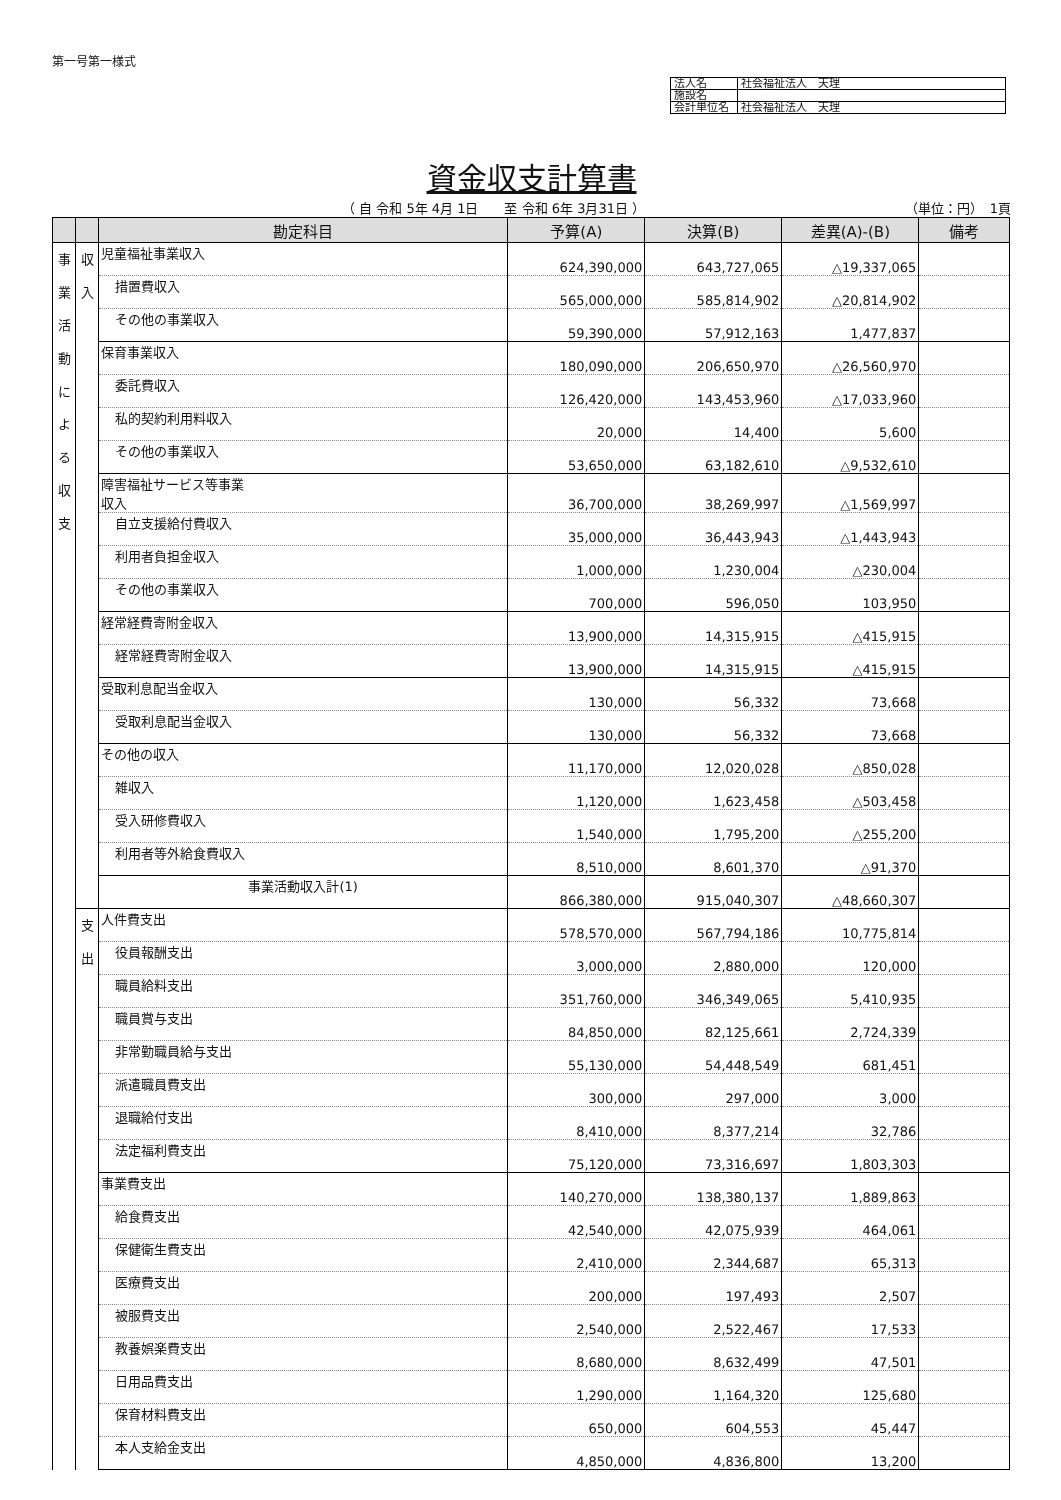第一号第一様式
| 法人名 | 社会福祉法人 天理 |
| 施設名 | |
| 会計単位名 | 社会福祉法人 天理 |
資金収支計算書
（ 自 令和 5年 4月 1日　　至 令和 6年 3月31日 ） （単位：円）　1頁
| | | 勘定科目 | 予算(A) | 決算(B) | 差異(A)-(B) | 備考 |
| --- | --- | --- | --- | --- | --- | --- |
| 事 業 活 動 に よ る 収 支 | 収 入 | 児童福祉事業収入 | 624,390,000 | 643,727,065 | △19,337,065 | |
| | | 措置費収入 | 565,000,000 | 585,814,902 | △20,814,902 | |
| | | その他の事業収入 | 59,390,000 | 57,912,163 | 1,477,837 | |
| | | 保育事業収入 | 180,090,000 | 206,650,970 | △26,560,970 | |
| | | 委託費収入 | 126,420,000 | 143,453,960 | △17,033,960 | |
| | | 私的契約利用料収入 | 20,000 | 14,400 | 5,600 | |
| | | その他の事業収入 | 53,650,000 | 63,182,610 | △9,532,610 | |
| | | 障害福祉サービス等事業 収入 | 36,700,000 | 38,269,997 | △1,569,997 | |
| | | 自立支援給付費収入 | 35,000,000 | 36,443,943 | △1,443,943 | |
| | | 利用者負担金収入 | 1,000,000 | 1,230,004 | △230,004 | |
| | | その他の事業収入 | 700,000 | 596,050 | 103,950 | |
| | | 経常経費寄附金収入 | 13,900,000 | 14,315,915 | △415,915 | |
| | | 経常経費寄附金収入 | 13,900,000 | 14,315,915 | △415,915 | |
| | | 受取利息配当金収入 | 130,000 | 56,332 | 73,668 | |
| | | 受取利息配当金収入 | 130,000 | 56,332 | 73,668 | |
| | | その他の収入 | 11,170,000 | 12,020,028 | △850,028 | |
| | | 雑収入 | 1,120,000 | 1,623,458 | △503,458 | |
| | | 受入研修費収入 | 1,540,000 | 1,795,200 | △255,200 | |
| | | 利用者等外給食費収入 | 8,510,000 | 8,601,370 | △91,370 | |
| | | 事業活動収入計(1) | 866,380,000 | 915,040,307 | △48,660,307 | |
| | 支 出 | 人件費支出 | 578,570,000 | 567,794,186 | 10,775,814 | |
| | | 役員報酬支出 | 3,000,000 | 2,880,000 | 120,000 | |
| | | 職員給料支出 | 351,760,000 | 346,349,065 | 5,410,935 | |
| | | 職員賞与支出 | 84,850,000 | 82,125,661 | 2,724,339 | |
| | | 非常勤職員給与支出 | 55,130,000 | 54,448,549 | 681,451 | |
| | | 派遣職員費支出 | 300,000 | 297,000 | 3,000 | |
| | | 退職給付支出 | 8,410,000 | 8,377,214 | 32,786 | |
| | | 法定福利費支出 | 75,120,000 | 73,316,697 | 1,803,303 | |
| | | 事業費支出 | 140,270,000 | 138,380,137 | 1,889,863 | |
| | | 給食費支出 | 42,540,000 | 42,075,939 | 464,061 | |
| | | 保健衛生費支出 | 2,410,000 | 2,344,687 | 65,313 | |
| | | 医療費支出 | 200,000 | 197,493 | 2,507 | |
| | | 被服費支出 | 2,540,000 | 2,522,467 | 17,533 | |
| | | 教養娯楽費支出 | 8,680,000 | 8,632,499 | 47,501 | |
| | | 日用品費支出 | 1,290,000 | 1,164,320 | 125,680 | |
| | | 保育材料費支出 | 650,000 | 604,553 | 45,447 | |
| | | 本人支給金支出 | 4,850,000 | 4,836,800 | 13,200 | |